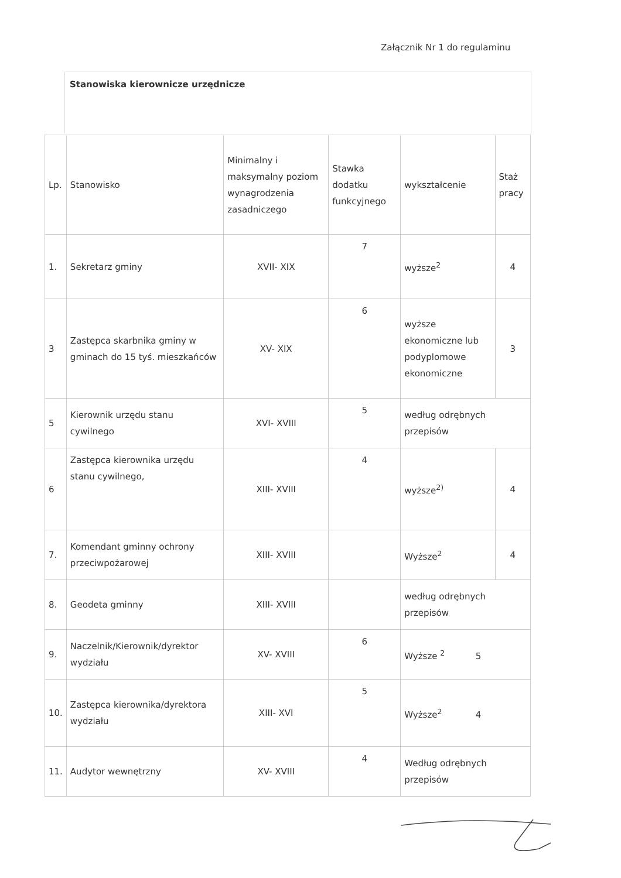Załącznik Nr 1 do regulaminu
Stanowiska kierownicze urzędnicze
| Lp. | Stanowisko | Minimalny i maksymalny poziom wynagrodzenia zasadniczego | Stawka dodatku funkcyjnego | wykształcenie | Staż pracy |
| --- | --- | --- | --- | --- | --- |
| 1. | Sekretarz gminy | XVII- XIX | 7 | wyższe<sup>2</sup> | 4 |
| 3 | Zastępca skarbnika gminy w gminach do 15 tyś. mieszkańców | XV- XIX | 6 | wyższe ekonomiczne lub podyplomowe ekonomiczne | 3 |
| 5 | Kierownik urzędu stanu cywilnego | XVI- XVIII | 5 | według odrębnych przepisów | |
| 6 | Zastępca kierownika urzędu stanu cywilnego, | XIII- XVIII | 4 | wyższe<sup>2)</sup> | 4 |
| 7. | Komendant gminny ochrony przeciwpożarowej | XIII- XVIII | | Wyższe<sup>2</sup> | 4 |
| 8. | Geodeta gminny | XIII- XVIII | | według odrębnych przepisów | |
| 9. | Naczelnik/Kierownik/dyrektor wydziału | XV- XVIII | 6 | Wyższe <sup>2</sup> 5 | |
| 10. | Zastępca kierownika/dyrektora wydziału | XIII- XVI | 5 | Wyższe<sup>2</sup> 4 | |
| 11. | Audytor wewnętrzny | XV- XVIII | 4 | Według odrębnych przepisów | |